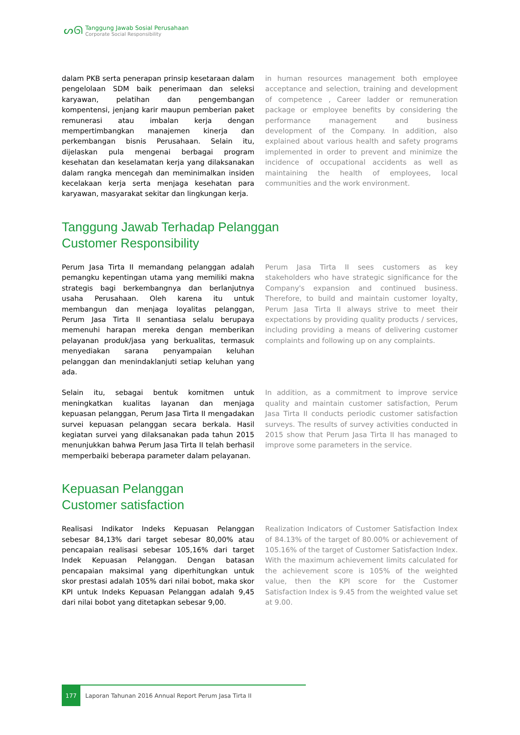ᔕᘏ
Tanggung Jawab Sosial Perusahaan
Corporate Social Responsibility
dalam PKB serta penerapan prinsip kesetaraan dalam pengelolaan SDM baik penerimaan dan seleksi karyawan, pelatihan dan pengembangan kompentensi, jenjang karir maupun pemberian paket remunerasi atau imbalan kerja dengan mempertimbangkan manajemen kinerja dan perkembangan bisnis Perusahaan. Selain itu, dijelaskan pula mengenai berbagai program kesehatan dan keselamatan kerja yang dilaksanakan dalam rangka mencegah dan meminimalkan insiden kecelakaan kerja serta menjaga kesehatan para karyawan, masyarakat sekitar dan lingkungan kerja.
in human resources management both employee acceptance and selection, training and development of competence , Career ladder or remuneration package or employee benefits by considering the performance management and business development of the Company. In addition, also explained about various health and safety programs implemented in order to prevent and minimize the incidence of occupational accidents as well as maintaining the health of employees, local communities and the work environment.
Tanggung Jawab Terhadap Pelanggan
Customer Responsibility
Perum Jasa Tirta II memandang pelanggan adalah pemangku kepentingan utama yang memiliki makna strategis bagi berkembangnya dan berlanjutnya usaha Perusahaan. Oleh karena itu untuk membangun dan menjaga loyalitas pelanggan, Perum Jasa Tirta II senantiasa selalu berupaya memenuhi harapan mereka dengan memberikan pelayanan produk/jasa yang berkualitas, termasuk menyediakan sarana penyampaian keluhan pelanggan dan menindaklanjuti setiap keluhan yang ada.
Perum Jasa Tirta II sees customers as key stakeholders who have strategic significance for the Company's expansion and continued business. Therefore, to build and maintain customer loyalty, Perum Jasa Tirta II always strive to meet their expectations by providing quality products / services, including providing a means of delivering customer complaints and following up on any complaints.
Selain itu, sebagai bentuk komitmen untuk meningkatkan kualitas layanan dan menjaga kepuasan pelanggan, Perum Jasa Tirta II mengadakan survei kepuasan pelanggan secara berkala. Hasil kegiatan survei yang dilaksanakan pada tahun 2015 menunjukkan bahwa Perum Jasa Tirta II telah berhasil memperbaiki beberapa parameter dalam pelayanan.
In addition, as a commitment to improve service quality and maintain customer satisfaction, Perum Jasa Tirta II conducts periodic customer satisfaction surveys. The results of survey activities conducted in 2015 show that Perum Jasa Tirta II has managed to improve some parameters in the service.
Kepuasan Pelanggan
Customer satisfaction
Realisasi Indikator Indeks Kepuasan Pelanggan sebesar 84,13% dari target sebesar 80,00% atau pencapaian realisasi sebesar 105,16% dari target Indek Kepuasan Pelanggan. Dengan batasan pencapaian maksimal yang diperhitungkan untuk skor prestasi adalah 105% dari nilai bobot, maka skor KPI untuk Indeks Kepuasan Pelanggan adalah 9,45 dari nilai bobot yang ditetapkan sebesar 9,00.
Realization Indicators of Customer Satisfaction Index of 84.13% of the target of 80.00% or achievement of 105.16% of the target of Customer Satisfaction Index. With the maximum achievement limits calculated for the achievement score is 105% of the weighted value, then the KPI score for the Customer Satisfaction Index is 9.45 from the weighted value set at 9.00.
177
Laporan Tahunan 2016 Annual Report Perum Jasa Tirta II